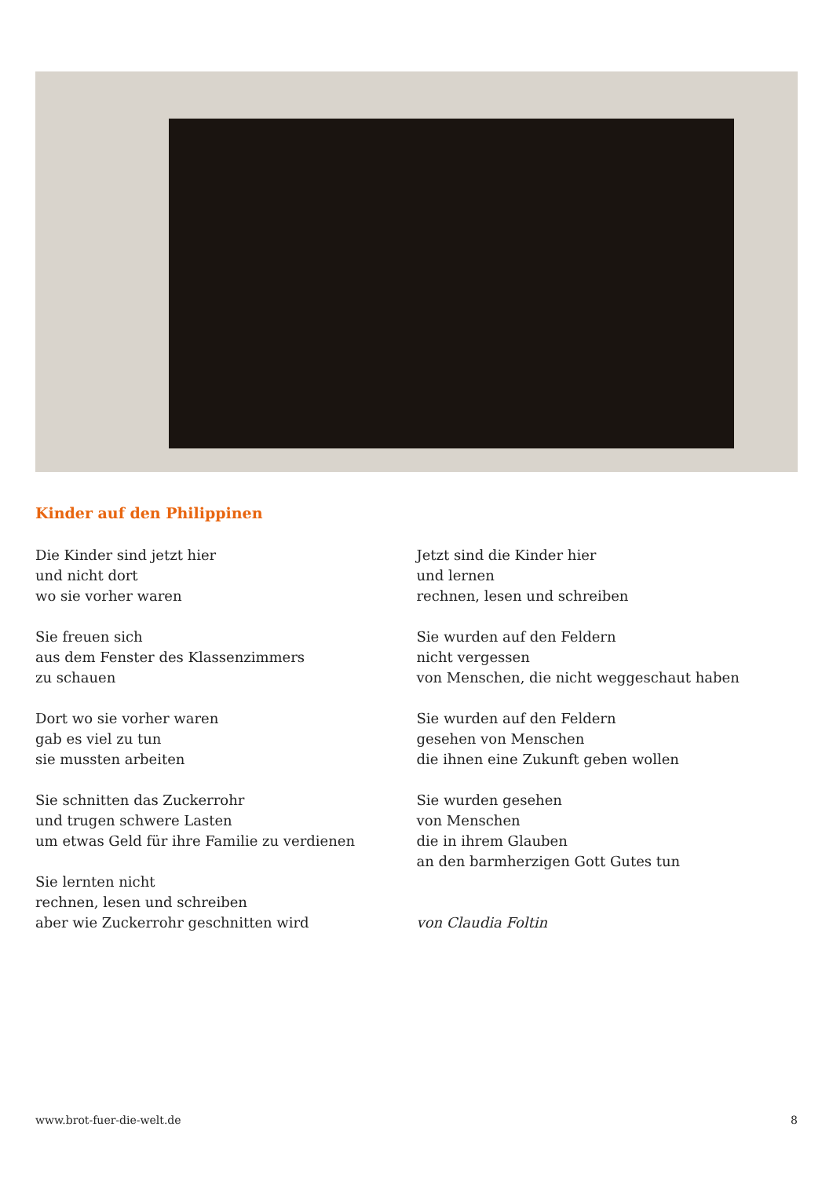Kinder auf den Philippinen
Die Kinder sind jetzt hier
und nicht dort
wo sie vorher waren
Sie freuen sich
aus dem Fenster des Klassenzimmers
zu schauen
Dort wo sie vorher waren
gab es viel zu tun
sie mussten arbeiten
Sie schnitten das Zuckerrohr
und trugen schwere Lasten
um etwas Geld für ihre Familie zu verdienen
Sie lernten nicht
rechnen, lesen und schreiben
aber wie Zuckerrohr geschnitten wird
Jetzt sind die Kinder hier
und lernen
rechnen, lesen und schreiben
Sie wurden auf den Feldern
nicht vergessen
von Menschen, die nicht weggeschaut haben
Sie wurden auf den Feldern
gesehen von Menschen
die ihnen eine Zukunft geben wollen
Sie wurden gesehen
von Menschen
die in ihrem Glauben
an den barmherzigen Gott Gutes tun
von Claudia Foltin
www.brot-fuer-die-welt.de 8